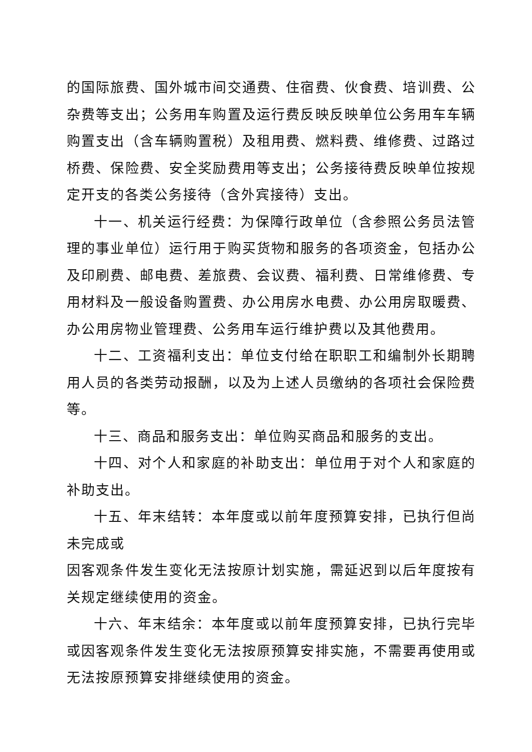的国际旅费、国外城市间交通费、住宿费、伙食费、培训费、公杂费等支出；公务用车购置及运行费反映反映单位公务用车车辆购置支出（含车辆购置税）及租用费、燃料费、维修费、过路过桥费、保险费、安全奖励费用等支出；公务接待费反映单位按规定开支的各类公务接待（含外宾接待）支出。
十一、机关运行经费：为保障行政单位（含参照公务员法管理的事业单位）运行用于购买货物和服务的各项资金，包括办公及印刷费、邮电费、差旅费、会议费、福利费、日常维修费、专用材料及一般设备购置费、办公用房水电费、办公用房取暖费、办公用房物业管理费、公务用车运行维护费以及其他费用。
十二、工资福利支出：单位支付给在职职工和编制外长期聘用人员的各类劳动报酬，以及为上述人员缴纳的各项社会保险费等。
十三、商品和服务支出：单位购买商品和服务的支出。
十四、对个人和家庭的补助支出：单位用于对个人和家庭的补助支出。
十五、年末结转：本年度或以前年度预算安排，已执行但尚未完成或
因客观条件发生变化无法按原计划实施，需延迟到以后年度按有关规定继续使用的资金。
十六、年末结余：本年度或以前年度预算安排，已执行完毕或因客观条件发生变化无法按原预算安排实施，不需要再使用或无法按原预算安排继续使用的资金。